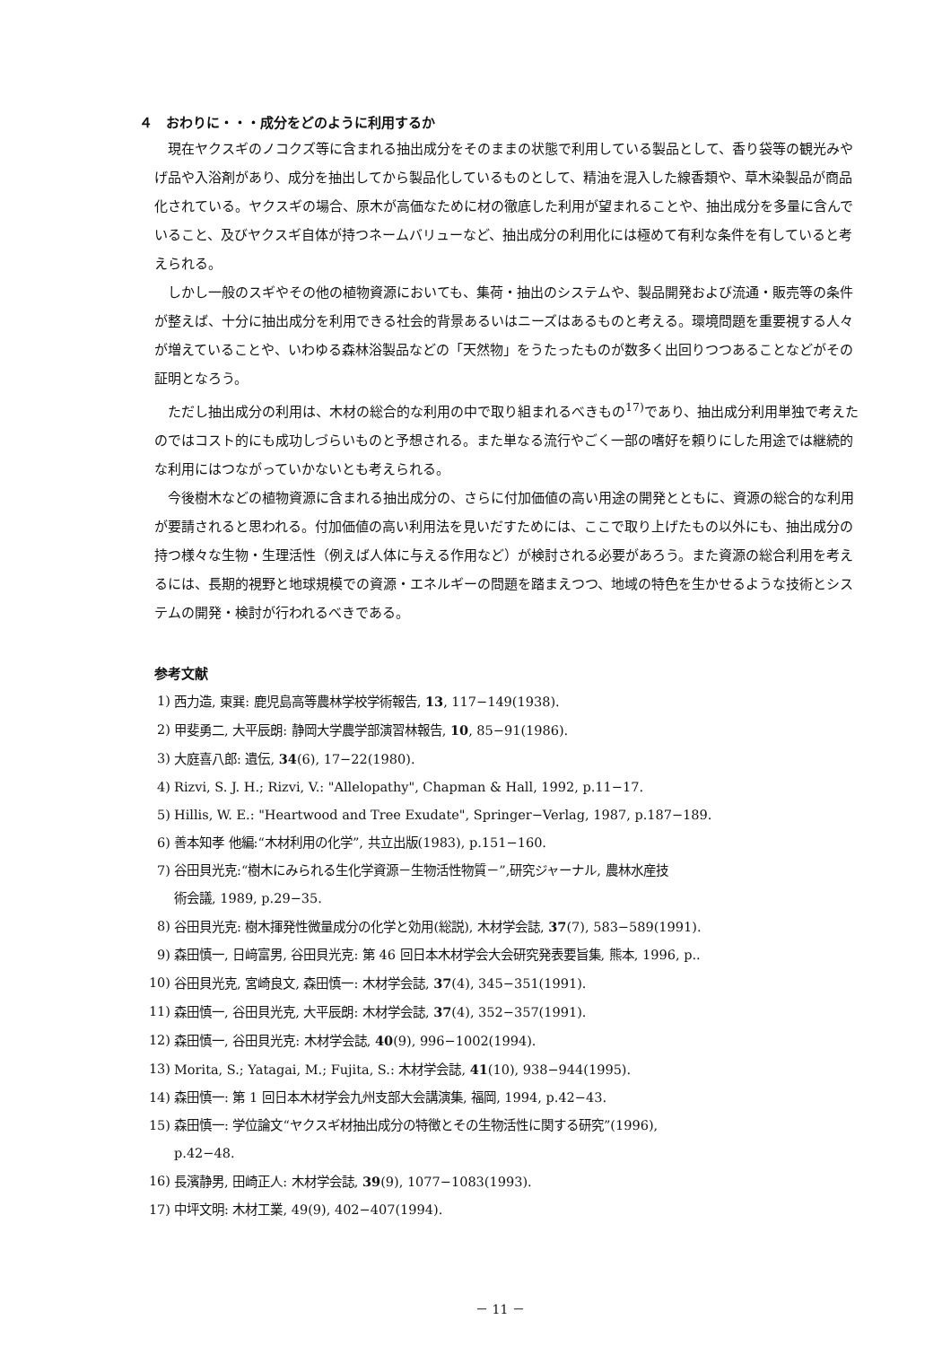４　おわりに・・・成分をどのように利用するか
現在ヤクスギのノコクズ等に含まれる抽出成分をそのままの状態で利用している製品として、香り袋等の観光みやげ品や入浴剤があり、成分を抽出してから製品化しているものとして、精油を混入した線香類や、草木染製品が商品化されている。ヤクスギの場合、原木が高価なために材の徹底した利用が望まれることや、抽出成分を多量に含んでいること、及びヤクスギ自体が持つネームバリューなど、抽出成分の利用化には極めて有利な条件を有していると考えられる。
しかし一般のスギやその他の植物資源においても、集荷・抽出のシステムや、製品開発および流通・販売等の条件が整えば、十分に抽出成分を利用できる社会的背景あるいはニーズはあるものと考える。環境問題を重要視する人々が増えていることや、いわゆる森林浴製品などの「天然物」をうたったものが数多く出回りつつあることなどがその証明となろう。
ただし抽出成分の利用は、木材の総合的な利用の中で取り組まれるべきもの<sup>17)</sup>であり、抽出成分利用単独で考えたのではコスト的にも成功しづらいものと予想される。また単なる流行やごく一部の嗜好を頼りにした用途では継続的な利用にはつながっていかないとも考えられる。
今後樹木などの植物資源に含まれる抽出成分の、さらに付加価値の高い用途の開発とともに、資源の総合的な利用が要請されると思われる。付加価値の高い利用法を見いだすためには、ここで取り上げたもの以外にも、抽出成分の持つ様々な生物・生理活性（例えば人体に与える作用など）が検討される必要があろう。また資源の総合利用を考えるには、長期的視野と地球規模での資源・エネルギーの問題を踏まえつつ、地域の特色を生かせるような技術とシステムの開発・検討が行われるべきである。
参考文献
1) 西力造, 東巽: 鹿児島高等農林学校学術報告, 13, 117−149(1938).
2) 甲斐勇二, 大平辰朗: 静岡大学農学部演習林報告, 10, 85−91(1986).
3) 大庭喜八郎: 遺伝, 34(6), 17−22(1980).
4) Rizvi, S. J. H.; Rizvi, V.: "Allelopathy", Chapman & Hall, 1992, p.11−17.
5) Hillis, W. E.: "Heartwood and Tree Exudate", Springer−Verlag, 1987, p.187−189.
6) 善本知孝 他編:“木材利用の化学”, 共立出版(1983), p.151−160.
7) 谷田貝光克:“樹木にみられる生化学資源－生物活性物質－”,研究ジャーナル, 農林水産技
術会議, 1989, p.29−35.
8) 谷田貝光克: 樹木揮発性微量成分の化学と効用(総説), 木材学会誌, 37(7), 583−589(1991).
9) 森田慎一, 日﨑富男, 谷田貝光克: 第 46 回日本木材学会大会研究発表要旨集, 熊本, 1996, p..
10) 谷田貝光克, 宮崎良文, 森田慎一: 木材学会誌, 37(4), 345−351(1991).
11) 森田慎一, 谷田貝光克, 大平辰朗: 木材学会誌, 37(4), 352−357(1991).
12) 森田慎一, 谷田貝光克: 木材学会誌, 40(9), 996−1002(1994).
13) Morita, S.; Yatagai, M.; Fujita, S.: 木材学会誌, 41(10), 938−944(1995).
14) 森田慎一: 第 1 回日本木材学会九州支部大会講演集, 福岡, 1994, p.42−43.
15) 森田慎一: 学位論文“ヤクスギ材抽出成分の特徴とその生物活性に関する研究”(1996),
p.42−48.
16) 長濱静男, 田崎正人: 木材学会誌, 39(9), 1077−1083(1993).
17) 中坪文明: 木材工業, 49(9), 402−407(1994).
－ 11 －